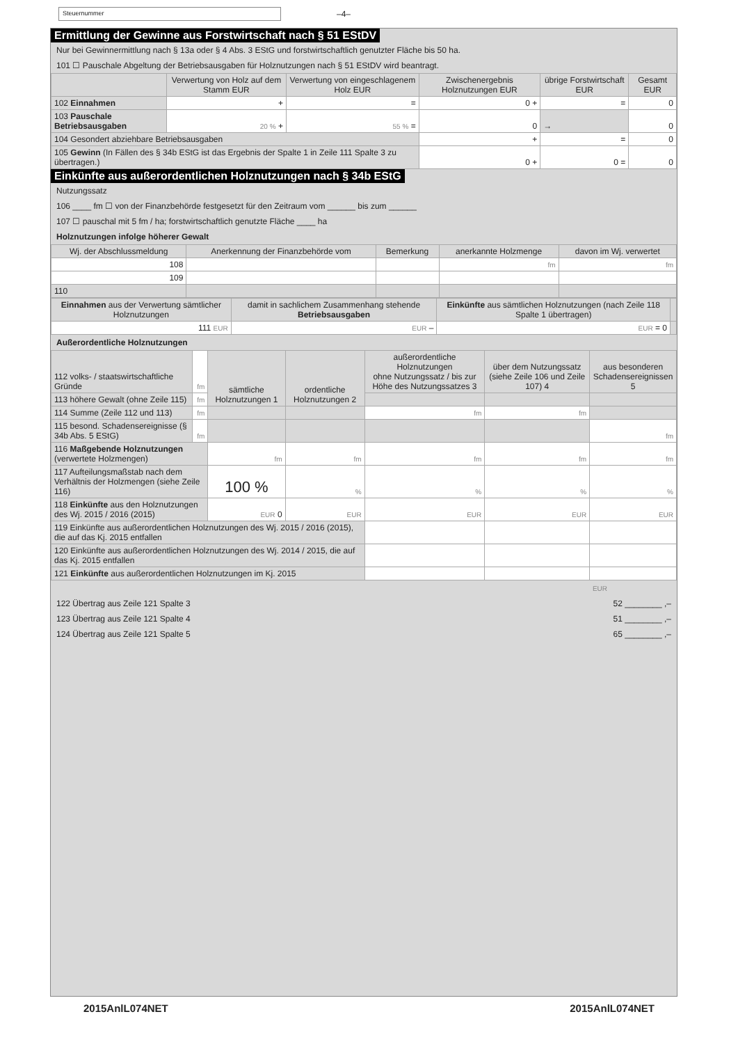Steuernummer
–4–
Ermittlung der Gewinne aus Forstwirtschaft nach § 51 EStDV
Nur bei Gewinnermittlung nach § 13a oder § 4 Abs. 3 EStG und forstwirtschaftlich genutzter Fläche bis 50 ha.
101 ☐ Pauschale Abgeltung der Betriebsausgaben für Holznutzungen nach § 51 EStDV wird beantragt.
| | Verwertung von Holz auf dem Stamm EUR | Verwertung von eingeschlagenem Holz EUR | Zwischenergebnis Holznutzungen EUR | übrige Forstwirtschaft EUR | Gesamt EUR |
| --- | --- | --- | --- | --- | --- |
| 102 Einnahmen | + | = | 0 + | = | 0 |
| 103 Pauschale Betriebsausgaben | 20 % + | 55 % = | 0 | → | 0 |
| 104 Gesondert abziehbare Betriebsausgaben | | | + | = | 0 |
| 105 Gewinn (In Fällen des § 34b EStG ist das Ergebnis der Spalte 1 in Zeile 111 Spalte 3 zu übertragen.) | | | 0 + | 0 = | 0 |
Einkünfte aus außerordentlichen Holznutzungen nach § 34b EStG
Nutzungssatz
106 ____ fm ☐ von der Finanzbehörde fest­gesetzt für den Zeitraum vom ______ bis zum ______
107 ☐ pauschal mit 5 fm / ha; forstwirtschaftlich genutzte Fläche ____ ha
Holznutzungen infolge höherer Gewalt
| Wj. der Abschlussmeldung | Anerkennung der Finanzbehörde vom | Bemerkung | anerkannte Holzmenge | davon im Wj. verwertet |
| --- | --- | --- | --- | --- |
| 108 | | | fm | fm |
| 109 | | | | |
| 110 | | | | |
| Einnahmen aus der Verwertung sämtlicher Holznutzungen | damit in sachlichem Zusammenhang stehende Betriebsausgaben | Einkünfte aus sämtlichen Holznutzungen (nach Zeile 118 Spalte 1 übertragen) | |
| --- | --- | --- | --- |
| 111 EUR | EUR – | EUR = 0 | |
Außerordentliche Holznutzungen
| 112 volks- / staatswirt­schaftliche Gründe | fm | sämtliche Holznutzungen 1 | ordentliche Holznutzungen 2 | außerordentliche Holznutzungen ohne Nutzungssatz / bis zur Höhe des Nutzungssatzes 3 | über dem Nutzungs­satz (siehe Zeile 106 und Zeile 107) 4 | aus besonderen Schadens­ereignissen 5 |
| 113 höhere Gewalt (ohne Zeile 115) | fm | | | | | |
| 114 Summe (Zeile 112 und 113) | fm | | | fm | fm | |
| 115 besond. Schadens­ereignisse (§ 34b Abs. 5 EStG) | fm | | | | | fm |
| 116 Maßgebende Holznutzungen (verwertete Holzmengen) | | fm | fm | fm | fm | fm |
| 117 Aufteilungsmaßstab nach dem Verhältnis der Holzmengen (siehe Zeile 116) | | 100 % | % | % | % | % |
| 118 Einkünfte aus den Holznutzungen des Wj. 2015 / 2016 (2015) | | EUR 0 | EUR | EUR | EUR | EUR |
| 119 Einkünfte aus außerordentlichen Holznutzungen des Wj. 2015 / 2016 (2015), die auf das Kj. 2015 entfallen | | | | | | |
| 120 Einkünfte aus außerordentlichen Holznutzungen des Wj. 2014 / 2015, die auf das Kj. 2015 entfallen | | | | | | |
| 121 Einkünfte aus außerordentlichen Holznutzungen im Kj. 2015 | | | | | | |
EUR
122 Übertrag aus Zeile 121 Spalte 3 52 ________ ,–
123 Übertrag aus Zeile 121 Spalte 4 51 ________ ,–
124 Übertrag aus Zeile 121 Spalte 5 65 ________ ,–
2015AnlL074NET 2015AnlL074NET